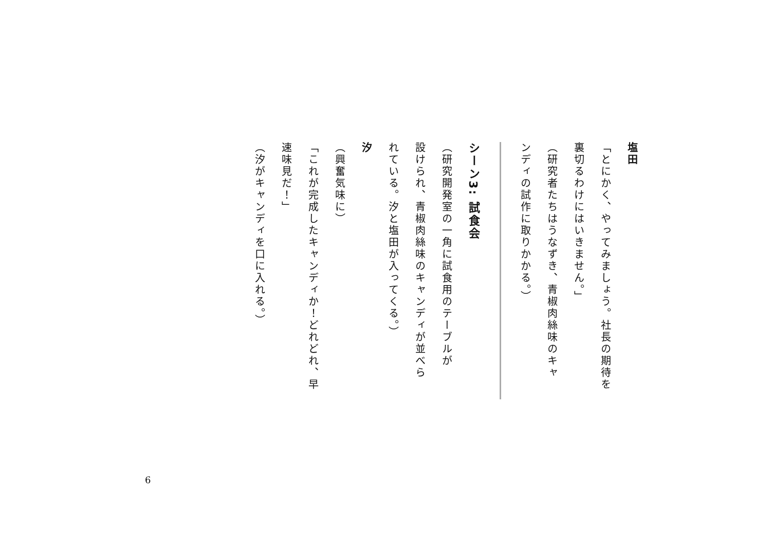塩田
「とにかく、やってみましょう。社長の期待を
裏切るわけにはいきません。」
（研究者たちはうなずき、青椒肉絲味のキャ
ンディの試作に取りかかる。）
シーン3: 試食会
（研究開発室の一角に試食用のテーブルが
設けられ、青椒肉絲味のキャンディが並べら
れている。汐と塩田が入ってくる。）
汐
（興奮気味に）
「これが完成したキャンディか！どれどれ、早
速味見だ！」
（汐がキャンディを口に入れる。）
6